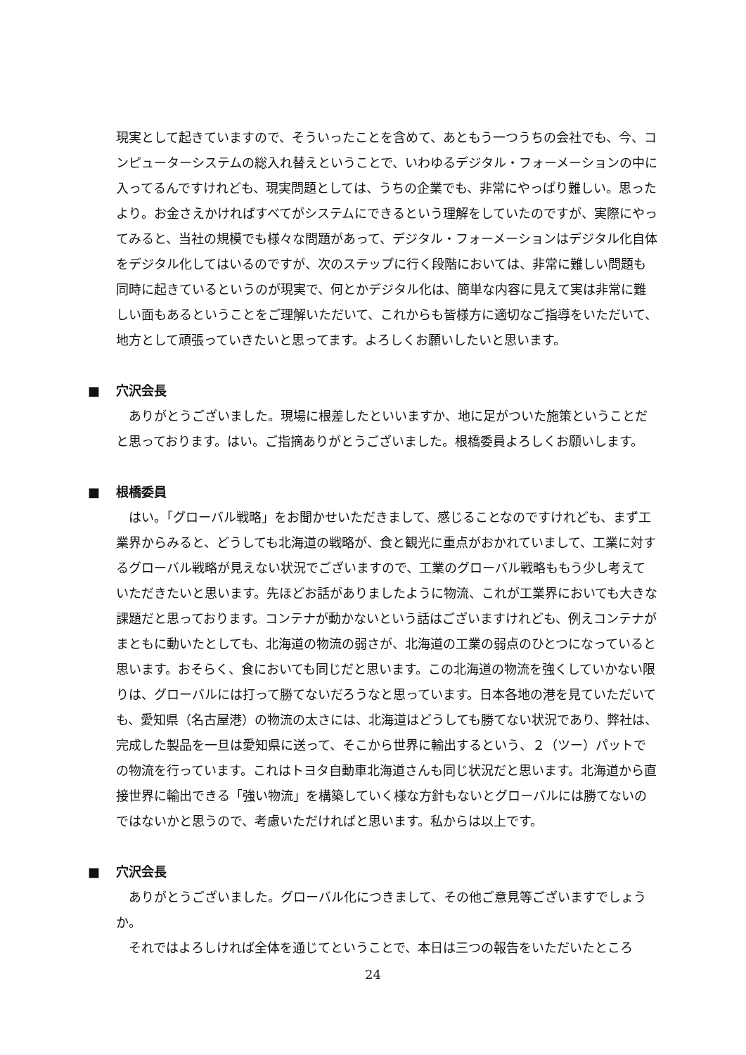現実として起きていますので、そういったことを含めて、あともう一つうちの会社でも、今、コンピューターシステムの総入れ替えということで、いわゆるデジタル・フォーメーションの中に入ってるんですけれども、現実問題としては、うちの企業でも、非常にやっぱり難しい。思ったより。お金さえかければすべてがシステムにできるという理解をしていたのですが、実際にやってみると、当社の規模でも様々な問題があって、デジタル・フォーメーションはデジタル化自体をデジタル化してはいるのですが、次のステップに行く段階においては、非常に難しい問題も同時に起きているというのが現実で、何とかデジタル化は、簡単な内容に見えて実は非常に難しい面もあるということをご理解いただいて、これからも皆様方に適切なご指導をいただいて、地方として頑張っていきたいと思ってます。よろしくお願いしたいと思います。
■ 穴沢会長
ありがとうございました。現場に根差したといいますか、地に足がついた施策ということだと思っております。はい。ご指摘ありがとうございました。根橋委員よろしくお願いします。
■ 根橋委員
はい。「グローバル戦略」をお聞かせいただきまして、感じることなのですけれども、まず工業界からみると、どうしても北海道の戦略が、食と観光に重点がおかれていまして、工業に対するグローバル戦略が見えない状況でございますので、工業のグローバル戦略ももう少し考えていただきたいと思います。先ほどお話がありましたように物流、これが工業界においても大きな課題だと思っております。コンテナが動かないという話はございますけれども、例えコンテナがまともに動いたとしても、北海道の物流の弱さが、北海道の工業の弱点のひとつになっていると思います。おそらく、食においても同じだと思います。この北海道の物流を強くしていかない限りは、グローバルには打って勝てないだろうなと思っています。日本各地の港を見ていただいても、愛知県（名古屋港）の物流の太さには、北海道はどうしても勝てない状況であり、弊社は、完成した製品を一旦は愛知県に送って、そこから世界に輸出するという、２（ツー）パットでの物流を行っています。これはトヨタ自動車北海道さんも同じ状況だと思います。北海道から直接世界に輸出できる「強い物流」を構築していく様な方針もないとグローバルには勝てないのではないかと思うので、考慮いただければと思います。私からは以上です。
■ 穴沢会長
ありがとうございました。グローバル化につきまして、その他ご意見等ございますでしょうか。
それではよろしければ全体を通じてということで、本日は三つの報告をいただいたところ
24